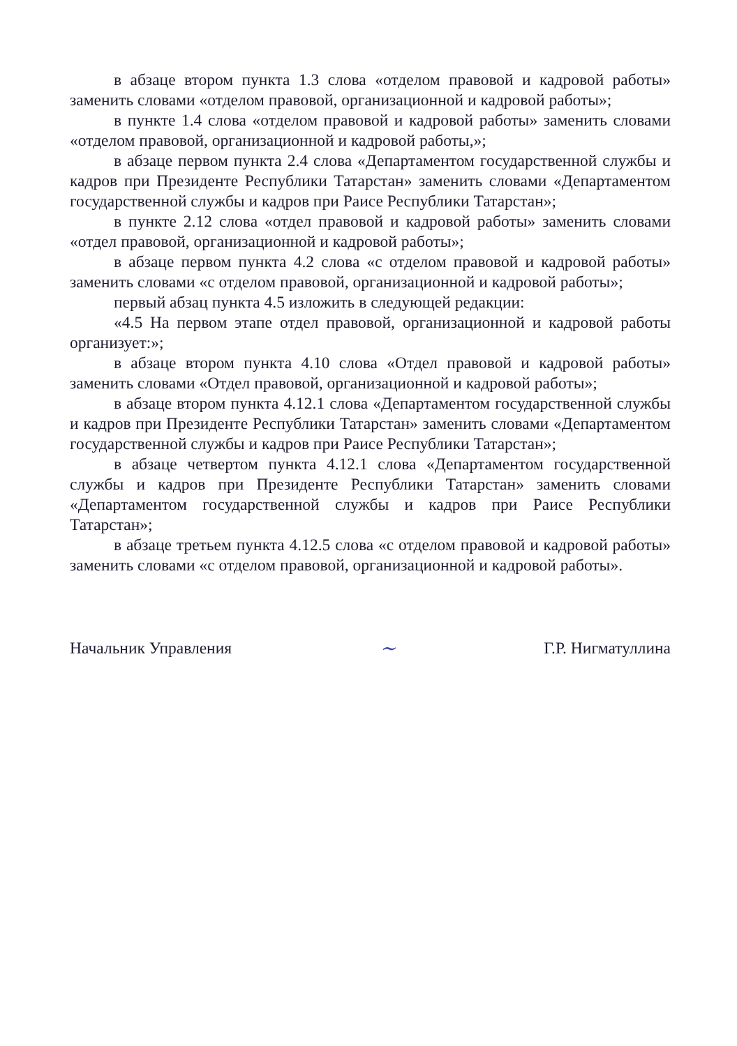в абзаце втором пункта 1.3 слова «отделом правовой и кадровой работы» заменить словами «отделом правовой, организационной и кадровой работы»;
в пункте 1.4 слова «отделом правовой и кадровой работы» заменить словами «отделом правовой, организационной и кадровой работы,»;
в абзаце первом пункта 2.4 слова «Департаментом государственной службы и кадров при Президенте Республики Татарстан» заменить словами «Департаментом государственной службы и кадров при Раисе Республики Татарстан»;
в пункте 2.12 слова «отдел правовой и кадровой работы» заменить словами «отдел правовой, организационной и кадровой работы»;
в абзаце первом пункта 4.2 слова «с отделом правовой и кадровой работы» заменить словами «с отделом правовой, организационной и кадровой работы»;
первый абзац пункта 4.5 изложить в следующей редакции:
«4.5 На первом этапе отдел правовой, организационной и кадровой работы организует:»;
в абзаце втором пункта 4.10 слова «Отдел правовой и кадровой работы» заменить словами «Отдел правовой, организационной и кадровой работы»;
в абзаце втором пункта 4.12.1 слова «Департаментом государственной службы и кадров при Президенте Республики Татарстан» заменить словами «Департаментом государственной службы и кадров при Раисе Республики Татарстан»;
в абзаце четвертом пункта 4.12.1 слова «Департаментом государственной службы и кадров при Президенте Республики Татарстан» заменить словами «Департаментом государственной службы и кадров при Раисе Республики Татарстан»;
в абзаце третьем пункта 4.12.5 слова «с отделом правовой и кадровой работы» заменить словами «с отделом правовой, организационной и кадровой работы».
Начальник Управления ~ Г.Р. Нигматуллина